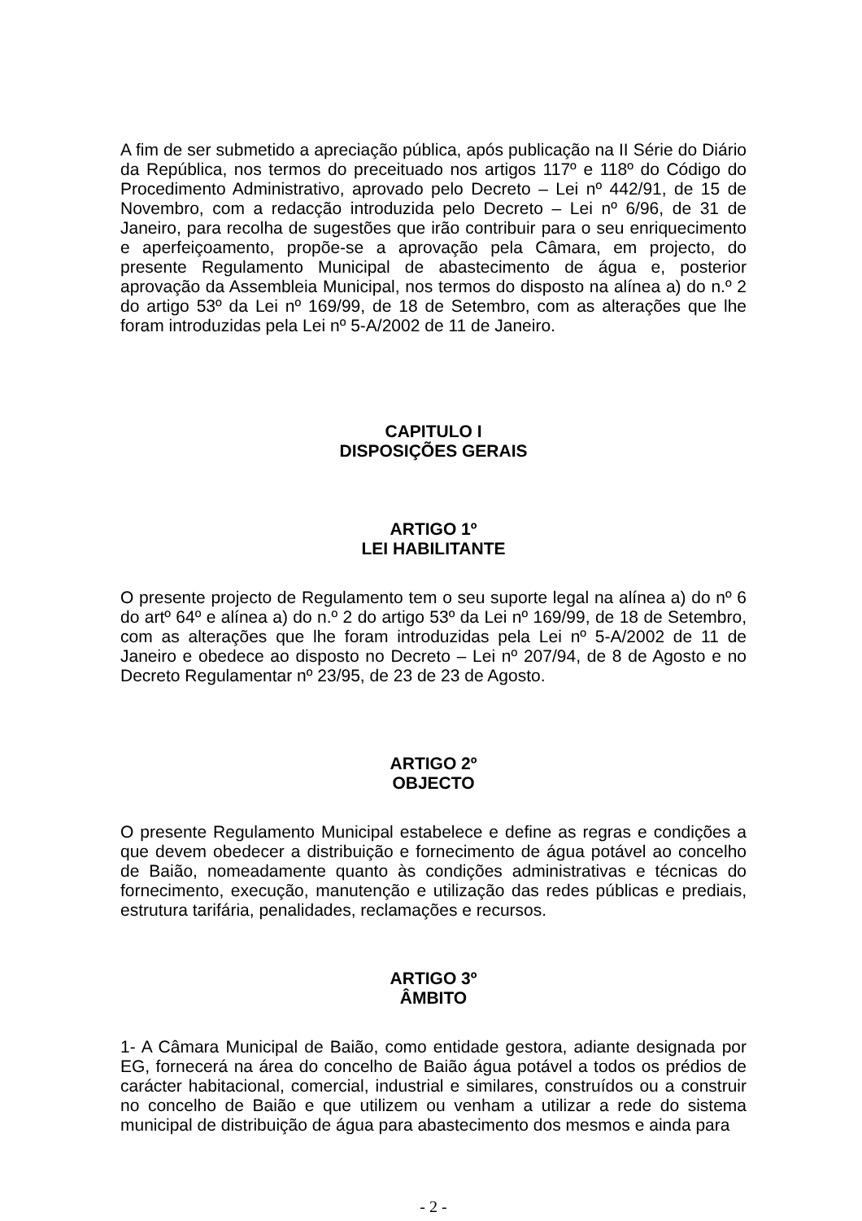A fim de ser submetido a apreciação pública, após publicação na II Série do Diário da República, nos termos do preceituado nos artigos 117º e 118º do Código do Procedimento Administrativo, aprovado pelo Decreto – Lei nº 442/91, de 15 de Novembro, com a redacção introduzida pelo Decreto – Lei nº 6/96, de 31 de Janeiro, para recolha de sugestões que irão contribuir para o seu enriquecimento e aperfeiçoamento, propõe-se a aprovação pela Câmara, em projecto, do presente Regulamento Municipal de abastecimento de água e, posterior aprovação da Assembleia Municipal, nos termos do disposto na alínea a) do n.º 2 do artigo 53º da Lei nº 169/99, de 18 de Setembro, com as alterações que lhe foram introduzidas pela Lei nº 5-A/2002 de 11 de Janeiro.
CAPITULO I
DISPOSIÇÕES GERAIS
ARTIGO 1º
LEI HABILITANTE
O presente projecto de Regulamento tem o seu suporte legal na alínea a) do nº 6 do artº 64º e alínea a) do n.º 2 do artigo 53º da Lei nº 169/99, de 18 de Setembro, com as alterações que lhe foram introduzidas pela Lei nº 5-A/2002 de 11 de Janeiro e obedece ao disposto no Decreto – Lei nº 207/94, de 8 de Agosto e no Decreto Regulamentar nº 23/95, de 23 de 23 de Agosto.
ARTIGO 2º
OBJECTO
O presente Regulamento Municipal estabelece e define as regras e condições a que devem obedecer a distribuição e fornecimento de água potável ao concelho de Baião, nomeadamente quanto às condições administrativas e técnicas do fornecimento, execução, manutenção e utilização das redes públicas e prediais, estrutura tarifária, penalidades, reclamações e recursos.
ARTIGO 3º
ÂMBITO
1- A Câmara Municipal de Baião, como entidade gestora, adiante designada por EG, fornecerá na área do concelho de Baião água potável a todos os prédios de carácter habitacional, comercial, industrial e similares, construídos ou a construir no concelho de Baião e que utilizem ou venham a utilizar a rede do sistema municipal de distribuição de água para abastecimento dos mesmos e ainda para
- 2 -